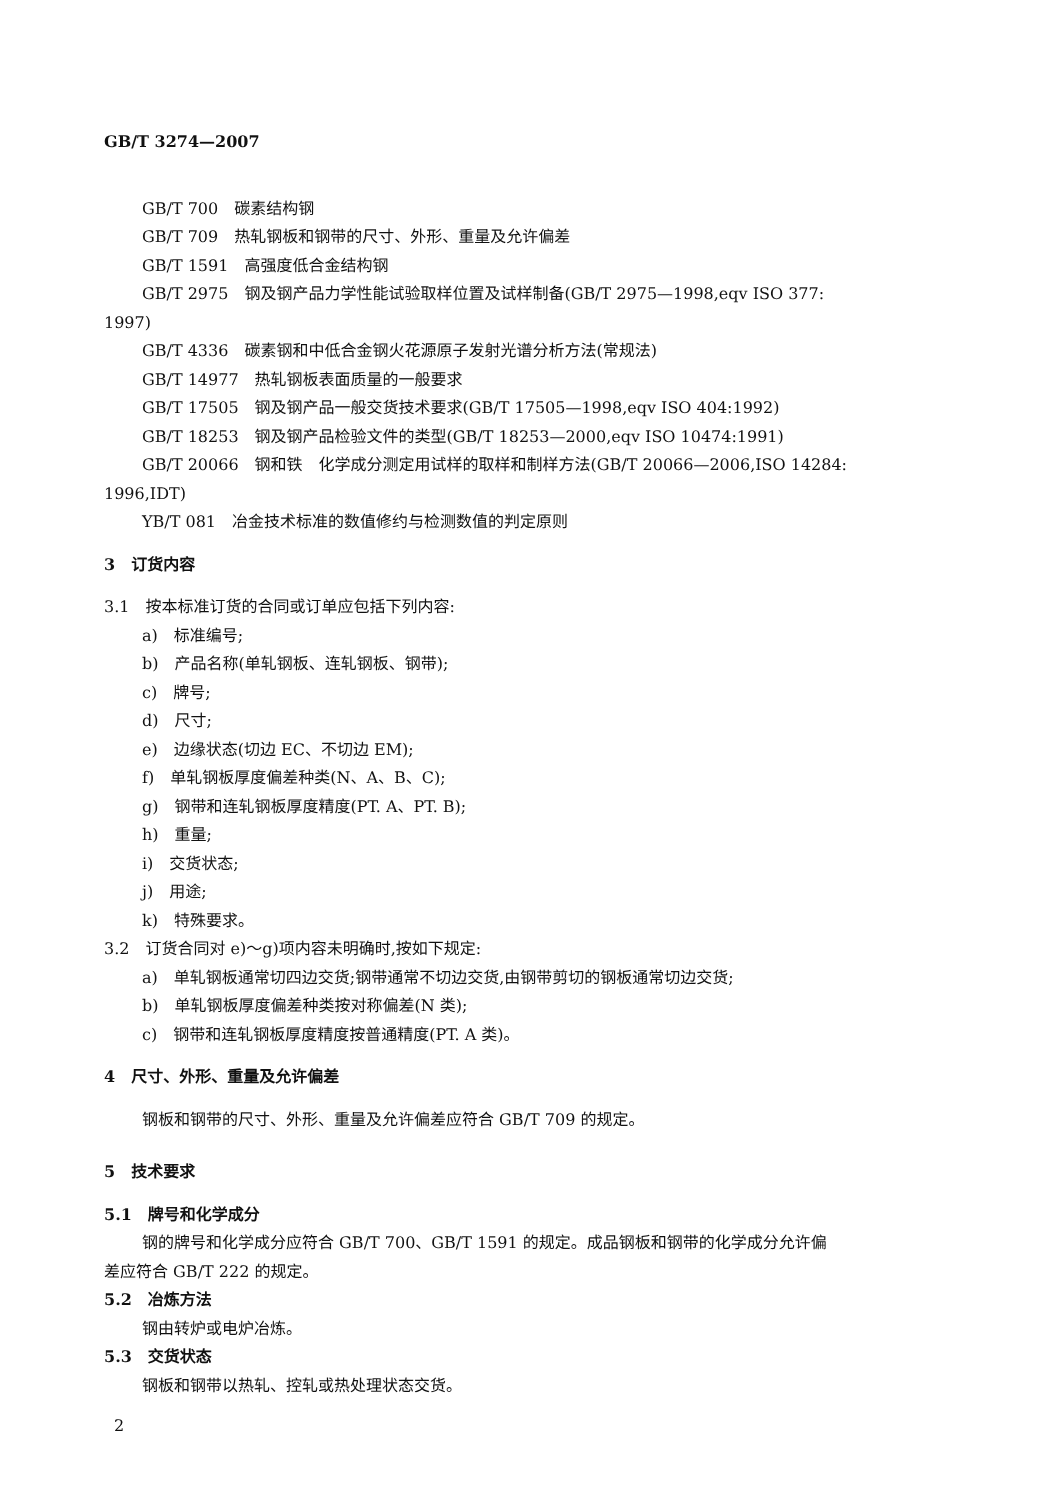GB/T 3274—2007
GB/T 700　碳素结构钢
GB/T 709　热轧钢板和钢带的尺寸、外形、重量及允许偏差
GB/T 1591　高强度低合金结构钢
GB/T 2975　钢及钢产品力学性能试验取样位置及试样制备(GB/T 2975—1998,eqv ISO 377:
1997)
GB/T 4336　碳素钢和中低合金钢火花源原子发射光谱分析方法(常规法)
GB/T 14977　热轧钢板表面质量的一般要求
GB/T 17505　钢及钢产品一般交货技术要求(GB/T 17505—1998,eqv ISO 404:1992)
GB/T 18253　钢及钢产品检验文件的类型(GB/T 18253—2000,eqv ISO 10474:1991)
GB/T 20066　钢和铁　化学成分测定用试样的取样和制样方法(GB/T 20066—2006,ISO 14284:
1996,IDT)
YB/T 081　冶金技术标准的数值修约与检测数值的判定原则
3　订货内容
3.1　按本标准订货的合同或订单应包括下列内容:
a)　标准编号;
b)　产品名称(单轧钢板、连轧钢板、钢带);
c)　牌号;
d)　尺寸;
e)　边缘状态(切边 EC、不切边 EM);
f)　单轧钢板厚度偏差种类(N、A、B、C);
g)　钢带和连轧钢板厚度精度(PT. A、PT. B);
h)　重量;
i)　交货状态;
j)　用途;
k)　特殊要求。
3.2　订货合同对 e)～g)项内容未明确时,按如下规定:
a)　单轧钢板通常切四边交货;钢带通常不切边交货,由钢带剪切的钢板通常切边交货;
b)　单轧钢板厚度偏差种类按对称偏差(N 类);
c)　钢带和连轧钢板厚度精度按普通精度(PT. A 类)。
4　尺寸、外形、重量及允许偏差
钢板和钢带的尺寸、外形、重量及允许偏差应符合 GB/T 709 的规定。
5　技术要求
5.1　牌号和化学成分
钢的牌号和化学成分应符合 GB/T 700、GB/T 1591 的规定。成品钢板和钢带的化学成分允许偏
差应符合 GB/T 222 的规定。
5.2　冶炼方法
钢由转炉或电炉冶炼。
5.3　交货状态
钢板和钢带以热轧、控轧或热处理状态交货。
2